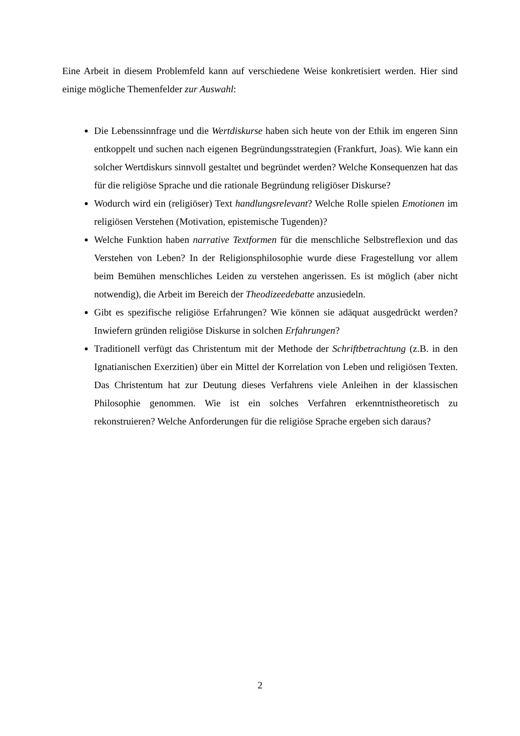Eine Arbeit in diesem Problemfeld kann auf verschiedene Weise konkretisiert werden. Hier sind einige mögliche Themenfelder zur Auswahl:
Die Lebenssinnfrage und die Wertdiskurse haben sich heute von der Ethik im engeren Sinn entkoppelt und suchen nach eigenen Begründungsstrategien (Frankfurt, Joas). Wie kann ein solcher Wertdiskurs sinnvoll gestaltet und begründet werden? Welche Konsequenzen hat das für die religiöse Sprache und die rationale Begründung religiöser Diskurse?
Wodurch wird ein (religiöser) Text handlungsrelevant? Welche Rolle spielen Emotionen im religiösen Verstehen (Motivation, epistemische Tugenden)?
Welche Funktion haben narrative Textformen für die menschliche Selbstreflexion und das Verstehen von Leben? In der Religionsphilosophie wurde diese Fragestellung vor allem beim Bemühen menschliches Leiden zu verstehen angerissen. Es ist möglich (aber nicht notwendig), die Arbeit im Bereich der Theodizeedebatte anzusiedeln.
Gibt es spezifische religiöse Erfahrungen? Wie können sie adäquat ausgedrückt werden? Inwiefern gründen religiöse Diskurse in solchen Erfahrungen?
Traditionell verfügt das Christentum mit der Methode der Schriftbetrachtung (z.B. in den Ignatianischen Exerzitien) über ein Mittel der Korrelation von Leben und religiösen Texten. Das Christentum hat zur Deutung dieses Verfahrens viele Anleihen in der klassischen Philosophie genommen. Wie ist ein solches Verfahren erkenntnistheoretisch zu rekonstruieren? Welche Anforderungen für die religiöse Sprache ergeben sich daraus?
2